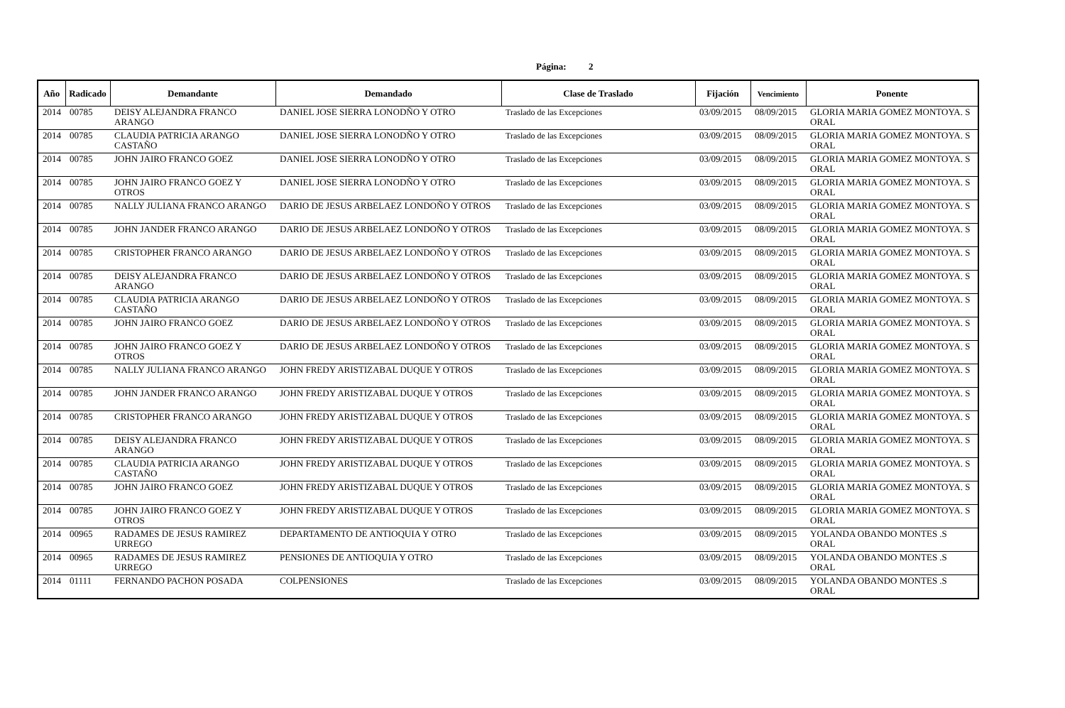Página: 2
| Año | Radicado | Demandante | Demandado | Clase de Traslado | Fijación | Vencimiento | Ponente |
| --- | --- | --- | --- | --- | --- | --- | --- |
| 2014 | 00785 | DEISY ALEJANDRA FRANCO ARANGO | DANIEL JOSE SIERRA LONODÑO Y OTRO | Traslado de las Excepciones | 03/09/2015 | 08/09/2015 | GLORIA MARIA GOMEZ MONTOYA. S ORAL |
| 2014 | 00785 | CLAUDIA PATRICIA ARANGO CASTAÑO | DANIEL JOSE SIERRA LONODÑO Y OTRO | Traslado de las Excepciones | 03/09/2015 | 08/09/2015 | GLORIA MARIA GOMEZ MONTOYA. S ORAL |
| 2014 | 00785 | JOHN JAIRO FRANCO GOEZ | DANIEL JOSE SIERRA LONODÑO Y OTRO | Traslado de las Excepciones | 03/09/2015 | 08/09/2015 | GLORIA MARIA GOMEZ MONTOYA. S ORAL |
| 2014 | 00785 | JOHN JAIRO FRANCO GOEZ Y OTROS | DANIEL JOSE SIERRA LONODÑO Y OTRO | Traslado de las Excepciones | 03/09/2015 | 08/09/2015 | GLORIA MARIA GOMEZ MONTOYA. S ORAL |
| 2014 | 00785 | NALLY JULIANA FRANCO ARANGO | DARIO DE JESUS ARBELAEZ LONDOÑO Y OTROS | Traslado de las Excepciones | 03/09/2015 | 08/09/2015 | GLORIA MARIA GOMEZ MONTOYA. S ORAL |
| 2014 | 00785 | JOHN JANDER FRANCO ARANGO | DARIO DE JESUS ARBELAEZ LONDOÑO Y OTROS | Traslado de las Excepciones | 03/09/2015 | 08/09/2015 | GLORIA MARIA GOMEZ MONTOYA. S ORAL |
| 2014 | 00785 | CRISTOPHER FRANCO ARANGO | DARIO DE JESUS ARBELAEZ LONDOÑO Y OTROS | Traslado de las Excepciones | 03/09/2015 | 08/09/2015 | GLORIA MARIA GOMEZ MONTOYA. S ORAL |
| 2014 | 00785 | DEISY ALEJANDRA FRANCO ARANGO | DARIO DE JESUS ARBELAEZ LONDOÑO Y OTROS | Traslado de las Excepciones | 03/09/2015 | 08/09/2015 | GLORIA MARIA GOMEZ MONTOYA. S ORAL |
| 2014 | 00785 | CLAUDIA PATRICIA ARANGO CASTAÑO | DARIO DE JESUS ARBELAEZ LONDOÑO Y OTROS | Traslado de las Excepciones | 03/09/2015 | 08/09/2015 | GLORIA MARIA GOMEZ MONTOYA. S ORAL |
| 2014 | 00785 | JOHN JAIRO FRANCO GOEZ | DARIO DE JESUS ARBELAEZ LONDOÑO Y OTROS | Traslado de las Excepciones | 03/09/2015 | 08/09/2015 | GLORIA MARIA GOMEZ MONTOYA. S ORAL |
| 2014 | 00785 | JOHN JAIRO FRANCO GOEZ Y OTROS | DARIO DE JESUS ARBELAEZ LONDOÑO Y OTROS | Traslado de las Excepciones | 03/09/2015 | 08/09/2015 | GLORIA MARIA GOMEZ MONTOYA. S ORAL |
| 2014 | 00785 | NALLY JULIANA FRANCO ARANGO | JOHN FREDY ARISTIZABAL DUQUE Y OTROS | Traslado de las Excepciones | 03/09/2015 | 08/09/2015 | GLORIA MARIA GOMEZ MONTOYA. S ORAL |
| 2014 | 00785 | JOHN JANDER FRANCO ARANGO | JOHN FREDY ARISTIZABAL DUQUE Y OTROS | Traslado de las Excepciones | 03/09/2015 | 08/09/2015 | GLORIA MARIA GOMEZ MONTOYA. S ORAL |
| 2014 | 00785 | CRISTOPHER FRANCO ARANGO | JOHN FREDY ARISTIZABAL DUQUE Y OTROS | Traslado de las Excepciones | 03/09/2015 | 08/09/2015 | GLORIA MARIA GOMEZ MONTOYA. S ORAL |
| 2014 | 00785 | DEISY ALEJANDRA FRANCO ARANGO | JOHN FREDY ARISTIZABAL DUQUE Y OTROS | Traslado de las Excepciones | 03/09/2015 | 08/09/2015 | GLORIA MARIA GOMEZ MONTOYA. S ORAL |
| 2014 | 00785 | CLAUDIA PATRICIA ARANGO CASTAÑO | JOHN FREDY ARISTIZABAL DUQUE Y OTROS | Traslado de las Excepciones | 03/09/2015 | 08/09/2015 | GLORIA MARIA GOMEZ MONTOYA. S ORAL |
| 2014 | 00785 | JOHN JAIRO FRANCO GOEZ | JOHN FREDY ARISTIZABAL DUQUE Y OTROS | Traslado de las Excepciones | 03/09/2015 | 08/09/2015 | GLORIA MARIA GOMEZ MONTOYA. S ORAL |
| 2014 | 00785 | JOHN JAIRO FRANCO GOEZ Y OTROS | JOHN FREDY ARISTIZABAL DUQUE Y OTROS | Traslado de las Excepciones | 03/09/2015 | 08/09/2015 | GLORIA MARIA GOMEZ MONTOYA. S ORAL |
| 2014 | 00965 | RADAMES DE JESUS RAMIREZ URREGO | DEPARTAMENTO DE ANTIOQUIA Y OTRO | Traslado de las Excepciones | 03/09/2015 | 08/09/2015 | YOLANDA OBANDO MONTES .S ORAL |
| 2014 | 00965 | RADAMES DE JESUS RAMIREZ URREGO | PENSIONES DE ANTIOQUIA Y OTRO | Traslado de las Excepciones | 03/09/2015 | 08/09/2015 | YOLANDA OBANDO MONTES .S ORAL |
| 2014 | 01111 | FERNANDO PACHON POSADA | COLPENSIONES | Traslado de las Excepciones | 03/09/2015 | 08/09/2015 | YOLANDA OBANDO MONTES .S ORAL |